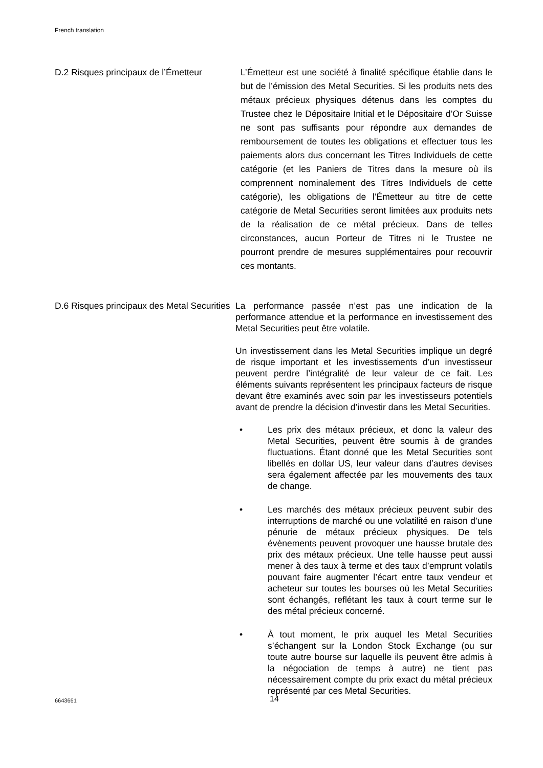French translation
D.2 Risques principaux de l’Émetteur
L’Émetteur est une société à finalité spécifique établie dans le but de l’émission des Metal Securities. Si les produits nets des métaux précieux physiques détenus dans les comptes du Trustee chez le Dépositaire Initial et le Dépositaire d’Or Suisse ne sont pas suffisants pour répondre aux demandes de remboursement de toutes les obligations et effectuer tous les paiements alors dus concernant les Titres Individuels de cette catégorie (et les Paniers de Titres dans la mesure où ils comprennent nominalement des Titres Individuels de cette catégorie), les obligations de l’Émetteur au titre de cette catégorie de Metal Securities seront limitées aux produits nets de la réalisation de ce métal précieux. Dans de telles circonstances, aucun Porteur de Titres ni le Trustee ne pourront prendre de mesures supplémentaires pour recouvrir ces montants.
D.6 Risques principaux des Metal Securities
La performance passée n’est pas une indication de la performance attendue et la performance en investissement des Metal Securities peut être volatile.
Un investissement dans les Metal Securities implique un degré de risque important et les investissements d’un investisseur peuvent perdre l’intégralité de leur valeur de ce fait. Les éléments suivants représentent les principaux facteurs de risque devant être examinés avec soin par les investisseurs potentiels avant de prendre la décision d’investir dans les Metal Securities.
• Les prix des métaux précieux, et donc la valeur des Metal Securities, peuvent être soumis à de grandes fluctuations. Étant donné que les Metal Securities sont libellés en dollar US, leur valeur dans d’autres devises sera également affectée par les mouvements des taux de change.
• Les marchés des métaux précieux peuvent subir des interruptions de marché ou une volatilité en raison d’une pénurie de métaux précieux physiques. De tels évènements peuvent provoquer une hausse brutale des prix des métaux précieux. Une telle hausse peut aussi mener à des taux à terme et des taux d’emprunt volatils pouvant faire augmenter l’écart entre taux vendeur et acheteur sur toutes les bourses où les Metal Securities sont échangés, reflétant les taux à court terme sur le des métal précieux concerné.
• À tout moment, le prix auquel les Metal Securities s’échangent sur la London Stock Exchange (ou sur toute autre bourse sur laquelle ils peuvent être admis à la négociation de temps à autre) ne tient pas nécessairement compte du prix exact du métal précieux représenté par ces Metal Securities.
6643661 14